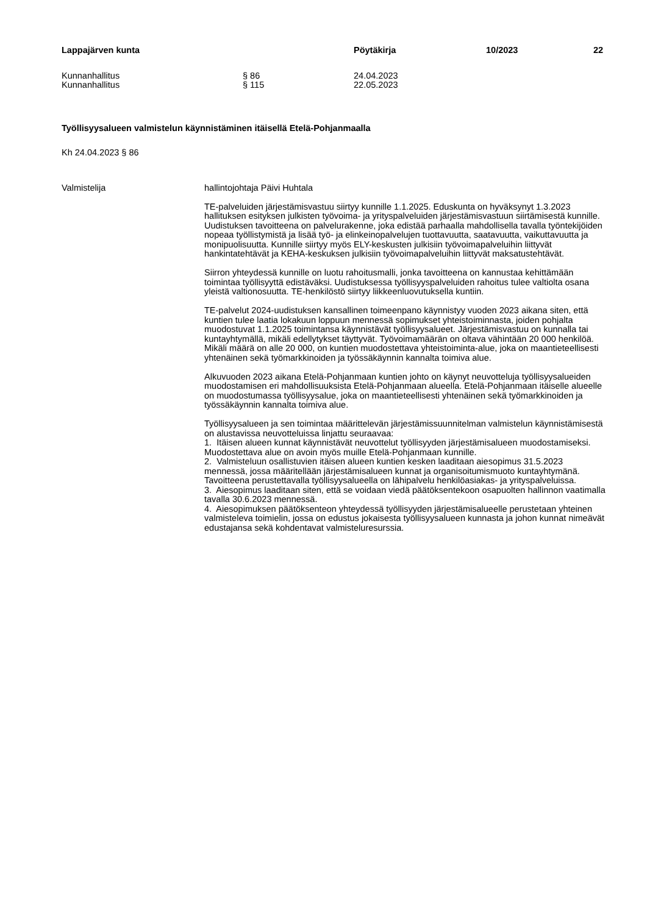Lappajärven kunta Pöytäkirja 10/2023 22
Kunnanhallitus § 86 24.04.2023
Kunnanhallitus § 115 22.05.2023
Työllisyysalueen valmistelun käynnistäminen itäisellä Etelä-Pohjanmaalla
Kh 24.04.2023 § 86
Valmistelija hallintojohtaja Päivi Huhtala
TE-palveluiden järjestämisvastuu siirtyy kunnille 1.1.2025. Eduskunta on hyväksynyt 1.3.2023 hallituksen esityksen julkisten työvoima- ja yrityspalveluiden järjestämisvastuun siirtämisestä kunnille. Uudistuksen tavoitteena on palvelurakenne, joka edistää parhaalla mahdollisella tavalla työntekijöiden nopeaa työllistymistä ja lisää työ- ja elinkeinopalvelujen tuottavuutta, saatavuutta, vaikuttavuutta ja monipuolisuutta. Kunnille siirtyy myös ELY-keskusten julkisiin työvoimapalveluihin liittyvät hankintatehtävät ja KEHA-keskuksen julkisiin työvoimapalveluihin liittyvät maksatustehtävät.
Siirron yhteydessä kunnille on luotu rahoitusmalli, jonka tavoitteena on kannustaa kehittämään toimintaa työllisyyttä edistäväksi. Uudistuksessa työllisyyspalveluiden rahoitus tulee valtiolta osana yleistä valtionosuutta. TE-henkilöstö siirtyy liikkeenluovutuksella kuntiin.
TE-palvelut 2024-uudistuksen kansallinen toimeenpano käynnistyy vuoden 2023 aikana siten, että kuntien tulee laatia lokakuun loppuun mennessä sopimukset yhteistoiminnasta, joiden pohjalta muodostuvat 1.1.2025 toimintansa käynnistävät työllisyysalueet. Järjestämisvastuu on kunnalla tai kuntayhtymällä, mikäli edellytykset täyttyvät. Työvoimamäärän on oltava vähintään 20 000 henkilöä. Mikäli määrä on alle 20 000, on kuntien muodostettava yhteistoiminta-alue, joka on maantieteellisesti yhtenäinen sekä työmarkkinoiden ja työssäkäynnin kannalta toimiva alue.
Alkuvuoden 2023 aikana Etelä-Pohjanmaan kuntien johto on käynyt neuvotteluja työllisyysalueiden muodostamisen eri mahdollisuuksista Etelä-Pohjanmaan alueella. Etelä-Pohjanmaan itäiselle alueelle on muodostumassa työllisyysalue, joka on maantieteellisesti yhtenäinen sekä työmarkkinoiden ja työssäkäynnin kannalta toimiva alue.
Työllisyysalueen ja sen toimintaa määrittelevän järjestämissuunnitelman valmistelun käynnistämisestä on alustavissa neuvotteluissa linjattu seuraavaa:
1. Itäisen alueen kunnat käynnistävät neuvottelut työllisyyden järjestämisalueen muodostamiseksi. Muodostettava alue on avoin myös muille Etelä-Pohjanmaan kunnille.
2. Valmisteluun osallistuvien itäisen alueen kuntien kesken laaditaan aiesopimus 31.5.2023 mennessä, jossa määritellään järjestämisalueen kunnat ja organisoitumismuoto kuntayhtymänä. Tavoitteena perustettavalla työllisyysalueella on lähipalvelu henkilöasiakas- ja yrityspalveluissa.
3. Aiesopimus laaditaan siten, että se voidaan viedä päätöksentekoon osapuolten hallinnon vaatimalla tavalla 30.6.2023 mennessä.
4. Aiesopimuksen päätöksenteon yhteydessä työllisyyden järjestämisalueelle perustetaan yhteinen valmisteleva toimielin, jossa on edustus jokaisesta työllisyysalueen kunnasta ja johon kunnat nimeävät edustajansa sekä kohdentavat valmisteluresurssia.